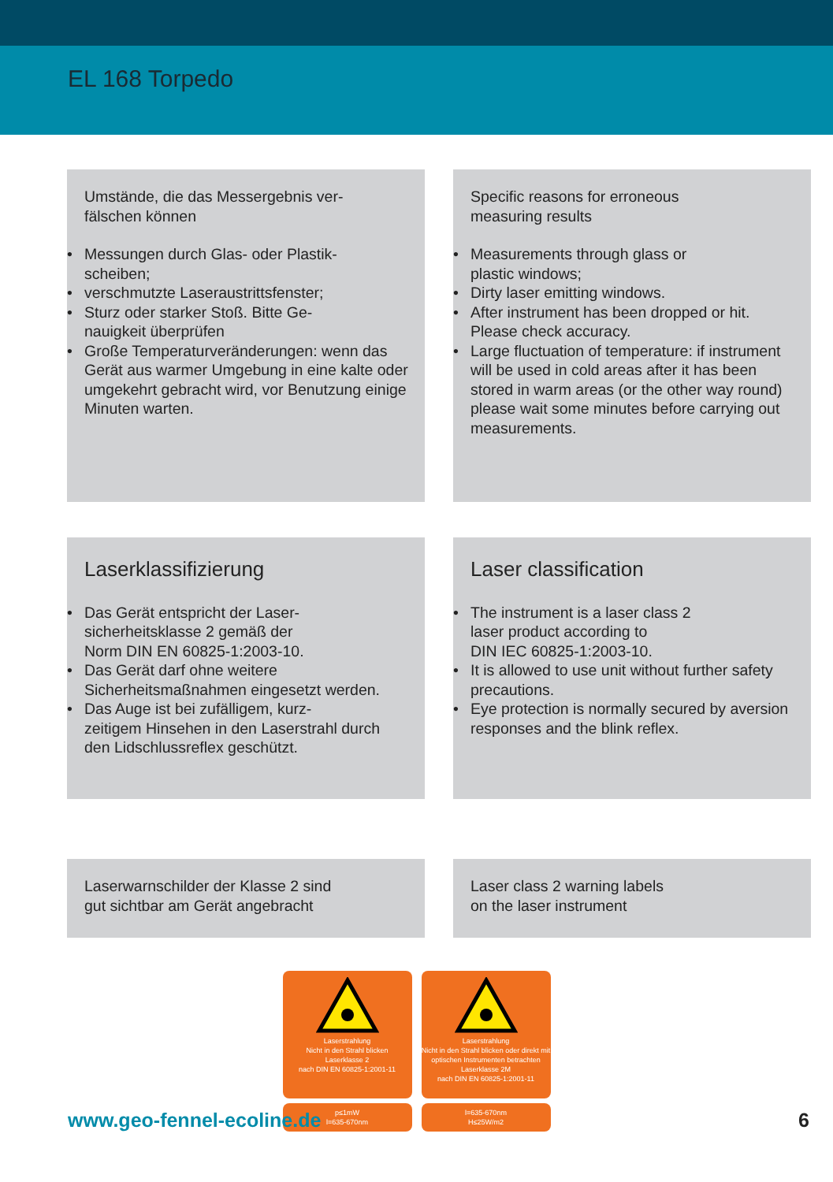EL 168 Torpedo
Umstände, die das Messergebnis ver-
fälschen können
• Messungen durch Glas- oder Plastik-
scheiben;
• verschmutzte Laseraustrittsfenster;
• Sturz oder starker Stoß. Bitte Ge-
nauigkeit überprüfen
• Große Temperaturveränderungen: wenn das Gerät aus warmer Umgebung in eine kalte oder umgekehrt gebracht wird, vor Benutzung einige Minuten warten.
Specific reasons for erroneous
measuring results
• Measurements through glass or
plastic windows;
• Dirty laser emitting windows.
• After instrument has been dropped or hit. Please check accuracy.
• Large fluctuation of temperature: if instrument will be used in cold areas after it has been stored in warm areas (or the other way round) please wait some minutes before carrying out measurements.
Laserklassifizierung
• Das Gerät entspricht der Laser-
sicherheitsklasse 2 gemäß der
Norm DIN EN 60825-1:2003-10.
• Das Gerät darf ohne weitere Sicherheitsmaßnahmen eingesetzt werden.
• Das Auge ist bei zufälligem, kurz-
zeitigem Hinsehen in den Laserstrahl durch den Lidschlussreflex geschützt.
Laser classification
• The instrument is a laser class 2
laser product according to
DIN IEC 60825-1:2003-10.
• It is allowed to use unit without further safety precautions.
• Eye protection is normally secured by aversion responses and the blink reflex.
Laserwarnschilder der Klasse 2 sind
gut sichtbar am Gerät angebracht
Laser class 2 warning labels
on the laser instrument
Laserstrahlung
Nicht in den Strahl blicken
Laserklasse 2
nach DIN EN 60825-1:2001-11
p≤1mW
l=635-670nm
Laserstrahlung
Nicht in den Strahl blicken oder direkt mit optischen Instrumenten betrachten
Laserklasse 2M
nach DIN EN 60825-1:2001-11
l=635-670nm
H≤25W/m2
www.geo-fennel-ecoline.de 6